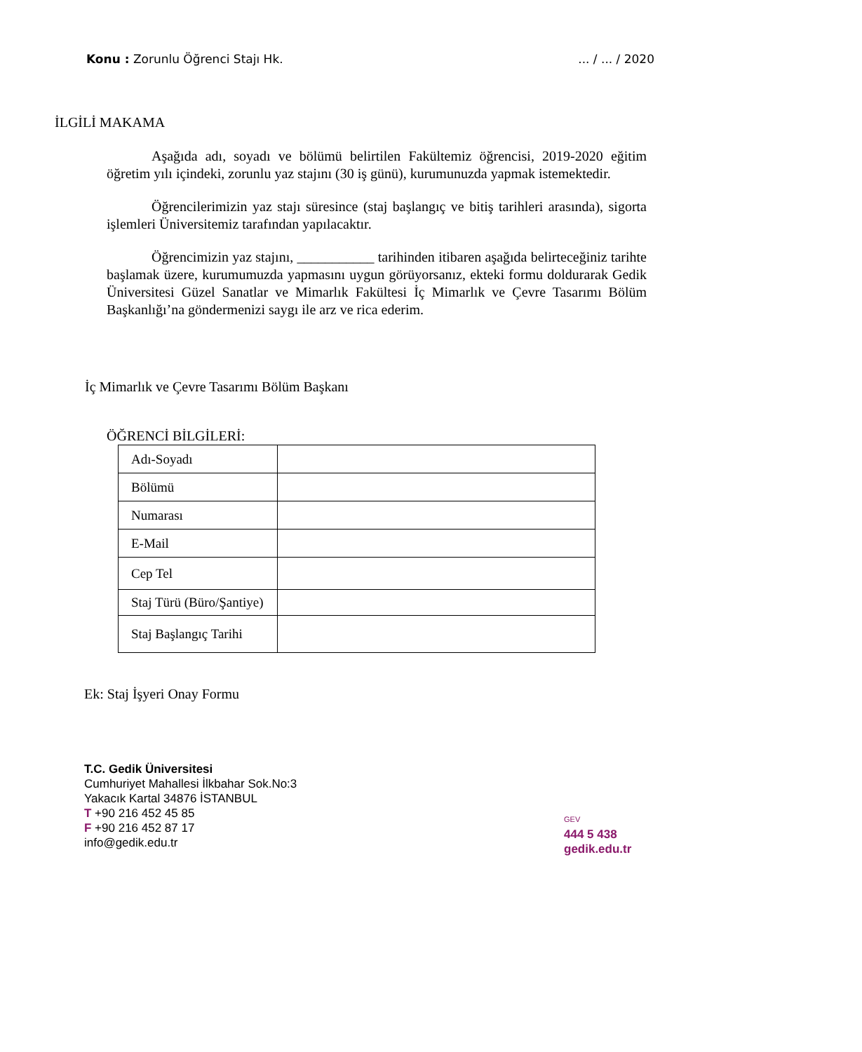Konu : Zorunlu Öğrenci Stajı Hk.... / ... / 2020
İLGİLİ MAKAMA
Aşağıda adı, soyadı ve bölümü belirtilen Fakültemiz öğrencisi, 2019-2020 eğitim öğretim yılı içindeki, zorunlu yaz stajını (30 iş günü), kurumunuzda yapmak istemektedir.
Öğrencilerimizin yaz stajı süresince (staj başlangıç ve bitiş tarihleri arasında), sigorta işlemleri Üniversitemiz tarafından yapılacaktır.
Öğrencimizin yaz stajını, ___________ tarihinden itibaren aşağıda belirteceğiniz tarihte başlamak üzere, kurumumuzda yapmasını uygun görüyorsanız, ekteki formu doldurarak Gedik Üniversitesi Güzel Sanatlar ve Mimarlık Fakültesi İç Mimarlık ve Çevre Tasarımı Bölüm Başkanlığı’na göndermenizi saygı ile arz ve rica ederim.
İç Mimarlık ve Çevre Tasarımı Bölüm Başkanı
ÖĞRENCİ BİLGİLERİ:
| Adı-Soyadı | |
| Bölümü | |
| Numarası | |
| E-Mail | |
| Cep Tel | |
| Staj Türü (Büro/Şantiye) | |
| Staj Başlangıç Tarihi | |
Ek: Staj İşyeri Onay Formu
T.C. Gedik Üniversitesi
Cumhuriyet Mahallesi İlkbahar Sok.No:3
Yakacık Kartal 34876 İSTANBUL
T +90 216 452 45 85
F +90 216 452 87 17
info@gedik.edu.tr
GEV
444 5 438
gedik.edu.tr